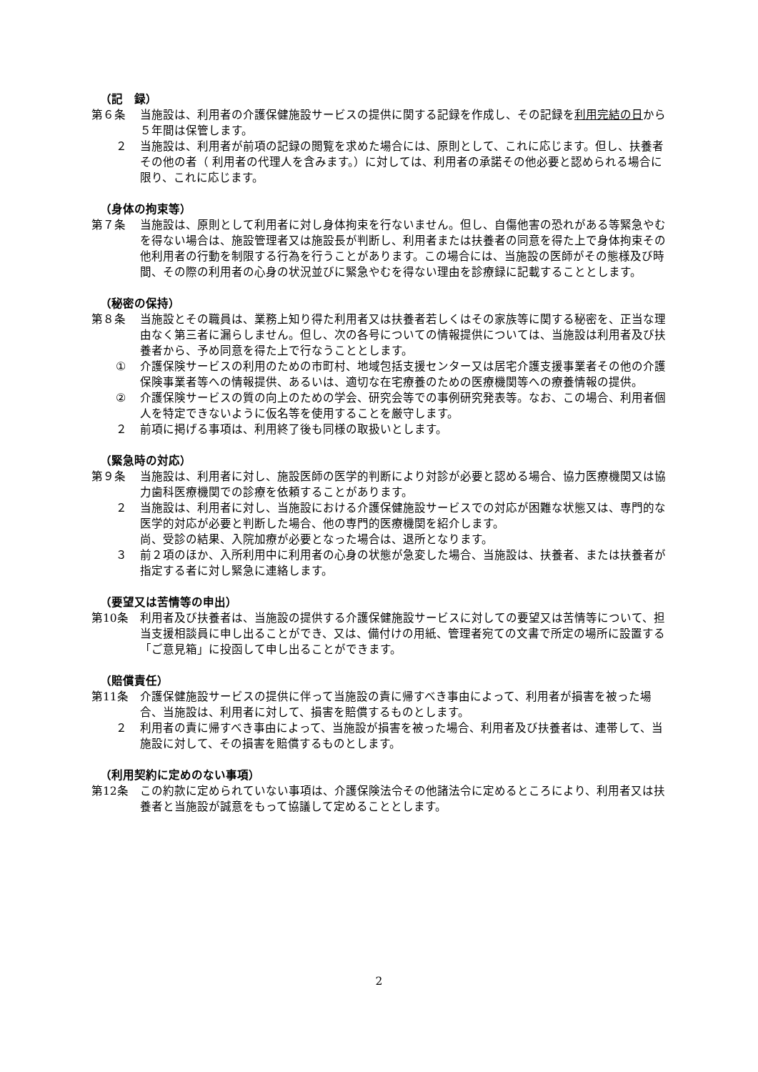（記　録）
第６条 当施設は、利用者の介護保健施設サービスの提供に関する記録を作成し、その記録を利用完結の日から５年間は保管します。
２ 当施設は、利用者が前項の記録の閲覧を求めた場合には、原則として、これに応じます。但し、扶養者その他の者（ 利用者の代理人を含みます。）に対しては、利用者の承諾その他必要と認められる場合に限り、これに応じます。
（身体の拘束等）
第７条 当施設は、原則として利用者に対し身体拘束を行ないません。但し、自傷他害の恐れがある等緊急やむを得ない場合は、施設管理者又は施設長が判断し、利用者または扶養者の同意を得た上で身体拘束その他利用者の行動を制限する行為を行うことがあります。この場合には、当施設の医師がその態様及び時間、その際の利用者の心身の状況並びに緊急やむを得ない理由を診療録に記載することとします。
（秘密の保持）
第８条 当施設とその職員は、業務上知り得た利用者又は扶養者若しくはその家族等に関する秘密を、正当な理由なく第三者に漏らしません。但し、次の各号についての情報提供については、当施設は利用者及び扶養者から、予め同意を得た上で行なうこととします。
① 介護保険サービスの利用のための市町村、地域包括支援センター又は居宅介護支援事業者その他の介護保険事業者等への情報提供、あるいは、適切な在宅療養のための医療機関等への療養情報の提供。
② 介護保険サービスの質の向上のための学会、研究会等での事例研究発表等。なお、この場合、利用者個人を特定できないように仮名等を使用することを厳守します。
２ 前項に掲げる事項は、利用終了後も同様の取扱いとします。
（緊急時の対応）
第９条 当施設は、利用者に対し、施設医師の医学的判断により対診が必要と認める場合、協力医療機関又は協力歯科医療機関での診療を依頼することがあります。
２ 当施設は、利用者に対し、当施設における介護保健施設サービスでの対応が困難な状態又は、専門的な医学的対応が必要と判断した場合、他の専門的医療機関を紹介します。
尚、受診の結果、入院加療が必要となった場合は、退所となります。
３ 前２項のほか、入所利用中に利用者の心身の状態が急変した場合、当施設は、扶養者、または扶養者が指定する者に対し緊急に連絡します。
（要望又は苦情等の申出）
第10条 利用者及び扶養者は、当施設の提供する介護保健施設サービスに対しての要望又は苦情等について、担当支援相談員に申し出ることができ、又は、備付けの用紙、管理者宛ての文書で所定の場所に設置する「ご意見箱」に投函して申し出ることができます。
（賠償責任）
第11条 介護保健施設サービスの提供に伴って当施設の責に帰すべき事由によって、利用者が損害を被った場合、当施設は、利用者に対して、損害を賠償するものとします。
２ 利用者の責に帰すべき事由によって、当施設が損害を被った場合、利用者及び扶養者は、連帯して、当施設に対して、その損害を賠償するものとします。
（利用契約に定めのない事項）
第12条 この約款に定められていない事項は、介護保険法令その他諸法令に定めるところにより、利用者又は扶養者と当施設が誠意をもって協議して定めることとします。
2